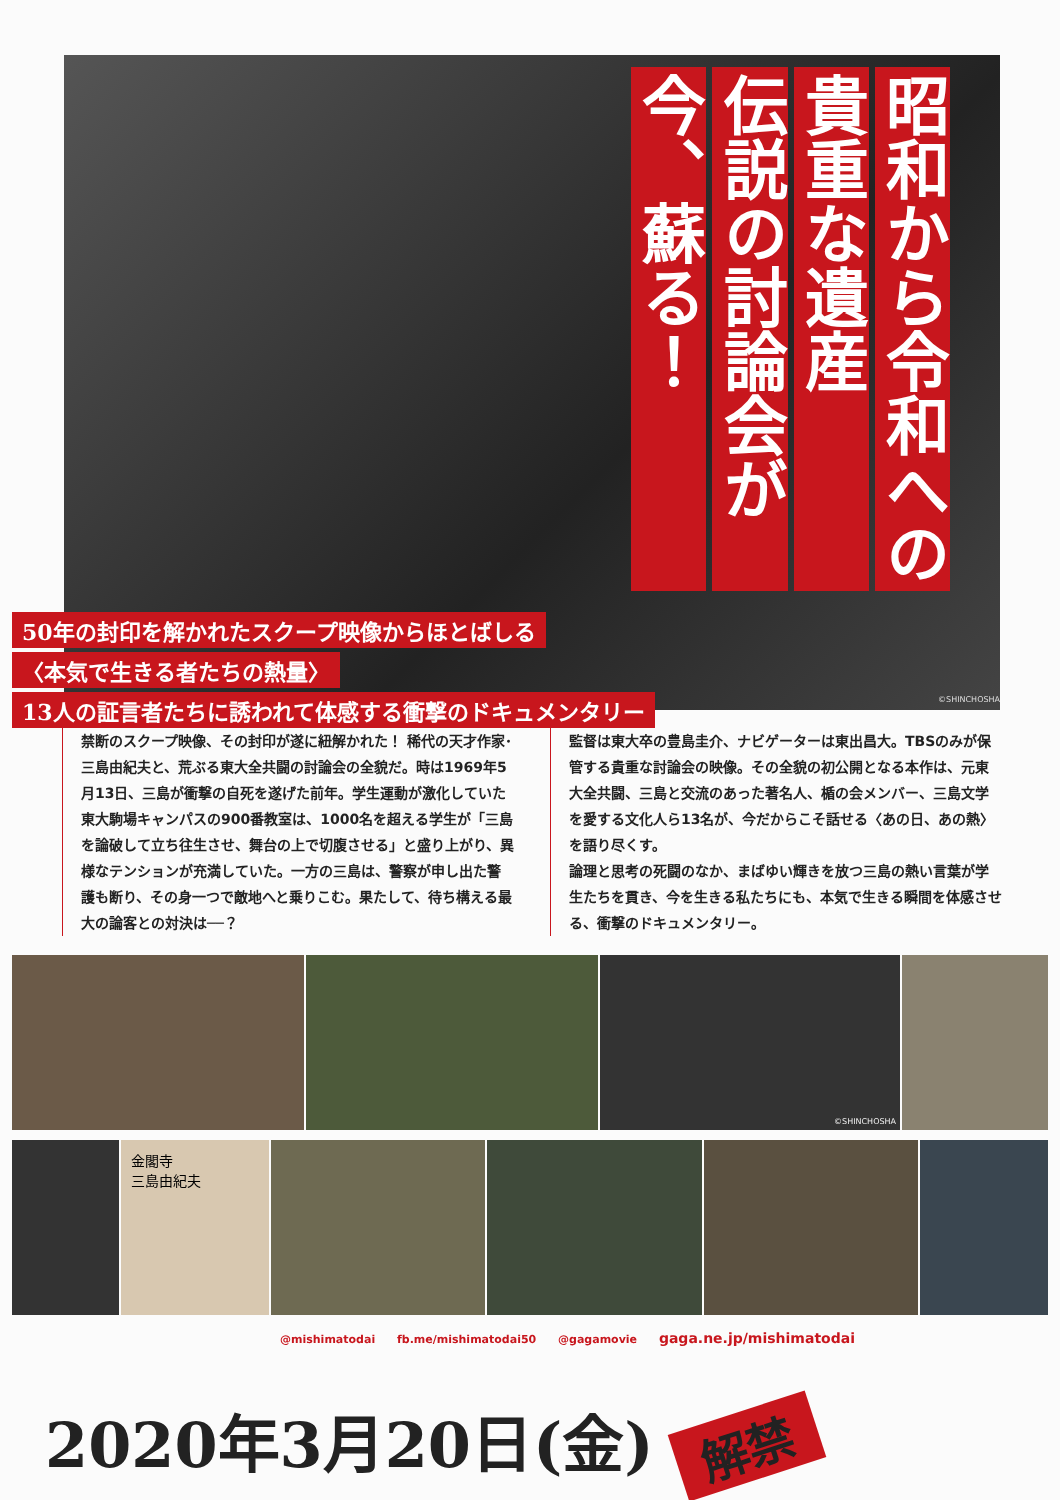昭和から令和への
貴重な遺産
伝説の討論会が
今、蘇る！
50年の封印を解かれたスクープ映像からほとばしる
〈本気で生きる者たちの熱量〉
13人の証言者たちに誘われて体感する衝撃のドキュメンタリー
©SHINCHOSHA
禁断のスクープ映像、その封印が遂に紐解かれた！ 稀代の天才作家･三島由紀夫と、荒ぶる東大全共闘の討論会の全貌だ。時は1969年5月13日、三島が衝撃の自死を遂げた前年。学生運動が激化していた東大駒場キャンパスの900番教室は、1000名を超える学生が「三島を論破して立ち往生させ、舞台の上で切腹させる」と盛り上がり、異様なテンションが充満していた。一方の三島は、警察が申し出た警護も断り、その身一つで敵地へと乗りこむ。果たして、待ち構える最大の論客との対決は──？
監督は東大卒の豊島圭介、ナビゲーターは東出昌大。TBSのみが保管する貴重な討論会の映像。その全貌の初公開となる本作は、元東大全共闘、三島と交流のあった著名人、楯の会メンバー、三島文学を愛する文化人ら13名が、今だからこそ話せる〈あの日、あの熱〉を語り尽くす。
論理と思考の死闘のなか、まばゆい輝きを放つ三島の熱い言葉が学生たちを貫き、今を生きる私たちにも、本気で生きる瞬間を体感させる、衝撃のドキュメンタリー。
©SHINCHOSHA
金閣寺
三島由紀夫
@mishimatodai fb.me/mishimatodai50 @gagamovie gaga.ne.jp/mishimatodai
2020年3月20日(金) 解禁